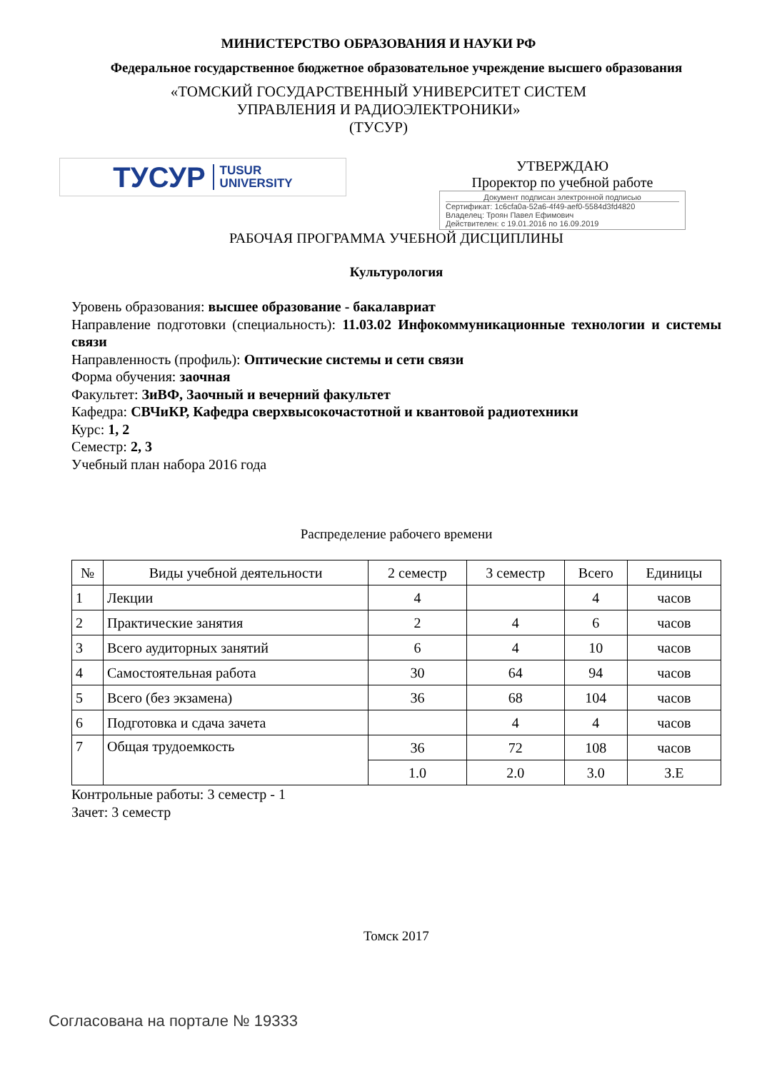МИНИСТЕРСТВО ОБРАЗОВАНИЯ И НАУКИ РФ
Федеральное государственное бюджетное образовательное учреждение высшего образования
«ТОМСКИЙ ГОСУДАРСТВЕННЫЙ УНИВЕРСИТЕТ СИСТЕМ
УПРАВЛЕНИЯ И РАДИОЭЛЕКТРОНИКИ»
(ТУСУР)
ТУСУР TUSUR
UNIVERSITY
УТВЕРЖДАЮ
Проректор по учебной работе
Документ подписан электронной подписью
Сертификат: 1c6cfa0a-52a6-4f49-aef0-5584d3fd4820
Владелец: Троян Павел Ефимович
Действителен: с 19.01.2016 по 16.09.2019
РАБОЧАЯ ПРОГРАММА УЧЕБНОЙ ДИСЦИПЛИНЫ
Культурология
Уровень образования: высшее образование - бакалавриат
Направление подготовки (специальность): 11.03.02 Инфокоммуникационные технологии и системы связи
Направленность (профиль): Оптические системы и сети связи
Форма обучения: заочная
Факультет: ЗиВФ, Заочный и вечерний факультет
Кафедра: СВЧиКР, Кафедра сверхвысокочастотной и квантовой радиотехники
Курс: 1, 2
Семестр: 2, 3
Учебный план набора 2016 года
Распределение рабочего времени
| № | Виды учебной деятельности | 2 семестр | 3 семестр | Всего | Единицы |
| --- | --- | --- | --- | --- | --- |
| 1 | Лекции | 4 | | 4 | часов |
| 2 | Практические занятия | 2 | 4 | 6 | часов |
| 3 | Всего аудиторных занятий | 6 | 4 | 10 | часов |
| 4 | Самостоятельная работа | 30 | 64 | 94 | часов |
| 5 | Всего (без экзамена) | 36 | 68 | 104 | часов |
| 6 | Подготовка и сдача зачета | | 4 | 4 | часов |
| 7 | Общая трудоемкость | 36 | 72 | 108 | часов |
| | | 1.0 | 2.0 | 3.0 | З.Е |
Контрольные работы: 3 семестр - 1
Зачет: 3 семестр
Томск 2017
Согласована на портале № 19333